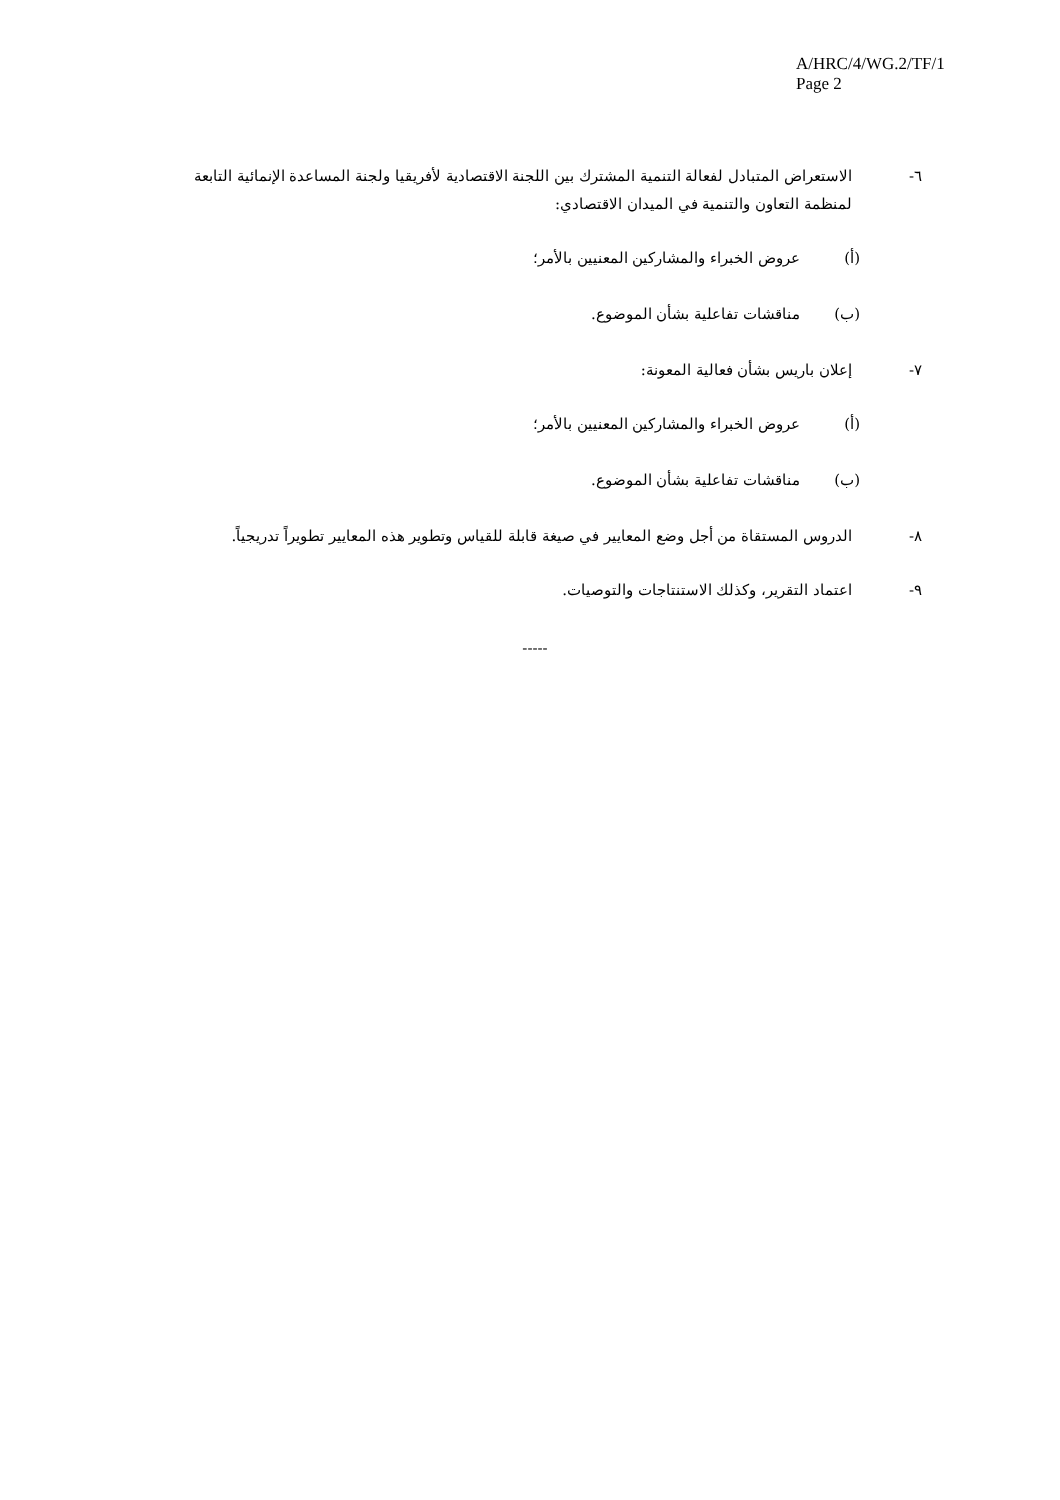A/HRC/4/WG.2/TF/1
Page 2
٦- الاستعراض المتبادل لفعالة التنمية المشترك بين اللجنة الاقتصادية لأفريقيا ولجنة المساعدة الإنمائية التابعة لمنظمة التعاون والتنمية في الميدان الاقتصادي:
(أ) عروض الخبراء والمشاركين المعنيين بالأمر؛
(ب) مناقشات تفاعلية بشأن الموضوع.
٧- إعلان باريس بشأن فعالية المعونة:
(أ) عروض الخبراء والمشاركين المعنيين بالأمر؛
(ب) مناقشات تفاعلية بشأن الموضوع.
٨- الدروس المستقاة من أجل وضع المعايير في صيغة قابلة للقياس وتطوير هذه المعايير تطويراً تدريجياً.
٩- اعتماد التقرير، وكذلك الاستنتاجات والتوصيات.
-----